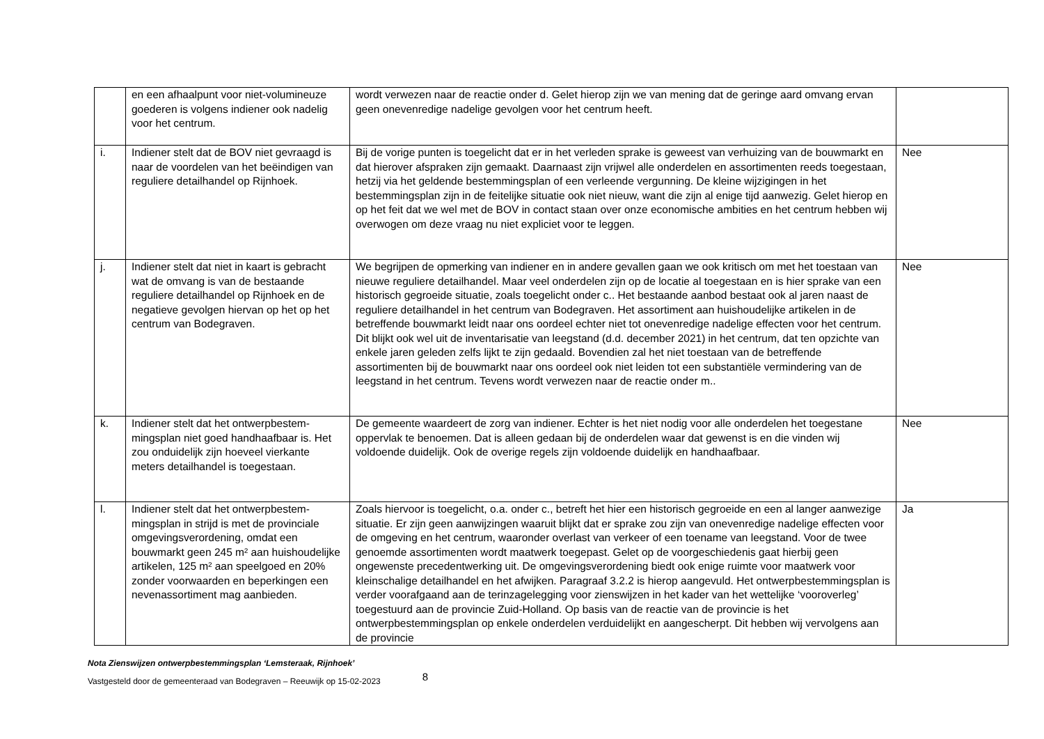| | en een afhaalpunt voor niet-volumi­neuze goederen is volgens indiener ook nadelig voor het centrum. | wordt verwezen naar de reactie onder d. Gelet hierop zijn we van mening dat de geringe aard om­vang ervan geen onevenredige nadelige gevolgen voor het centrum heeft. | |
| i. | Indiener stelt dat de BOV niet ge­vraagd is naar de voordelen van het beëindigen van reguliere detailhandel op Rijnhoek. | Bij de vorige punten is toegelicht dat er in het verleden sprake is geweest van verhuizing van de bouwmarkt en dat hierover afspraken zijn gemaakt. Daarnaast zijn vrijwel alle onderdelen en as­sortimenten reeds toegestaan, hetzij via het geldende bestemmingsplan of een verleende vergun­ning. De kleine wijzigingen in het bestemmingsplan zijn in de feitelijke situatie ook niet nieuw, want die zijn al enige tijd aanwezig. Gelet hierop en op het feit dat we wel met de BOV in contact staan over onze economische ambities en het centrum hebben wij overwogen om deze vraag nu niet expliciet voor te leggen. | Nee |
| j. | Indiener stelt dat niet in kaart is ge­bracht wat de omvang is van de be­staande reguliere detailhandel op Rijnhoek en de negatieve gevolgen hiervan op het op het centrum van Bo­degraven. | We begrijpen de opmerking van indiener en in andere gevallen gaan we ook kritisch om met het toestaan van nieuwe reguliere detailhandel. Maar veel onderdelen zijn op de locatie al toegestaan en is hier sprake van een historisch gegroeide situatie, zoals toegelicht onder c.. Het bestaande aanbod bestaat ook al jaren naast de reguliere detailhandel in het centrum van Bodegraven. Het assortiment aan huishoudelijke artikelen in de betreffende bouwmarkt leidt naar ons oordeel ech­ter niet tot onevenredige nadelige effecten voor het centrum. Dit blijkt ook wel uit de inventarisatie van leegstand (d.d. december 2021) in het centrum, dat ten opzichte van enkele jaren geleden zelfs lijkt te zijn gedaald. Bovendien zal het niet toestaan van de betreffende assortimenten bij de bouwmarkt naar ons oordeel ook niet leiden tot een substantiële vermindering van de leegstand in het centrum. Tevens wordt verwezen naar de reactie onder m.. | Nee |
| k. | Indiener stelt dat het ontwerpbestem­mingsplan niet goed handhaafbaar is. Het zou onduidelijk zijn hoeveel vier­kante meters detailhandel is toege­staan. | De gemeente waardeert de zorg van indiener. Echter is het niet nodig voor alle onderdelen het toegestane oppervlak te benoemen. Dat is alleen gedaan bij de onderdelen waar dat gewenst is en die vinden wij voldoende duidelijk. Ook de overige regels zijn voldoende duidelijk en handhaaf­baar. | Nee |
| l. | Indiener stelt dat het ontwerpbestem­mingsplan in strijd is met de provinci­ale omgevingsverordening, omdat een bouwmarkt geen 245 m² aan huishou­delijke artikelen, 125 m² aan speel­goed en 20% zonder voorwaarden en beperkingen een nevenassortiment mag aanbieden. | Zoals hiervoor is toegelicht, o.a. onder c., betreft het hier een historisch gegroeide en een al lan­ger aanwezige situatie. Er zijn geen aanwijzingen waaruit blijkt dat er sprake zou zijn van oneven­redige nadelige effecten voor de omgeving en het centrum, waaronder overlast van verkeer of een toename van leegstand. Voor de twee genoemde assortimenten wordt maatwerk toegepast. Gelet op de voorgeschiedenis gaat hierbij geen ongewenste precedentwerking uit. De omgevingsveror­dening biedt ook enige ruimte voor maatwerk voor kleinschalige detailhandel en het afwijken. Pa­ragraaf 3.2.2 is hierop aangevuld. Het ontwerpbestemmingsplan is verder voorafgaand aan de terinzagelegging voor zienswijzen in het kader van het wettelijke ‘vooroverleg’ toegestuurd aan de provincie Zuid-Holland. Op basis van de reactie van de provincie is het ontwerpbestemmingsplan op enkele onderdelen verduidelijkt en aangescherpt. Dit hebben wij vervolgens aan de provincie | Ja |
Nota Zienswijzen ontwerpbestemmingsplan ‘Lemsteraak, Rijnhoek’
Vastgesteld door de gemeenteraad van Bodegraven – Reeuwijk op 15-02-2023 8